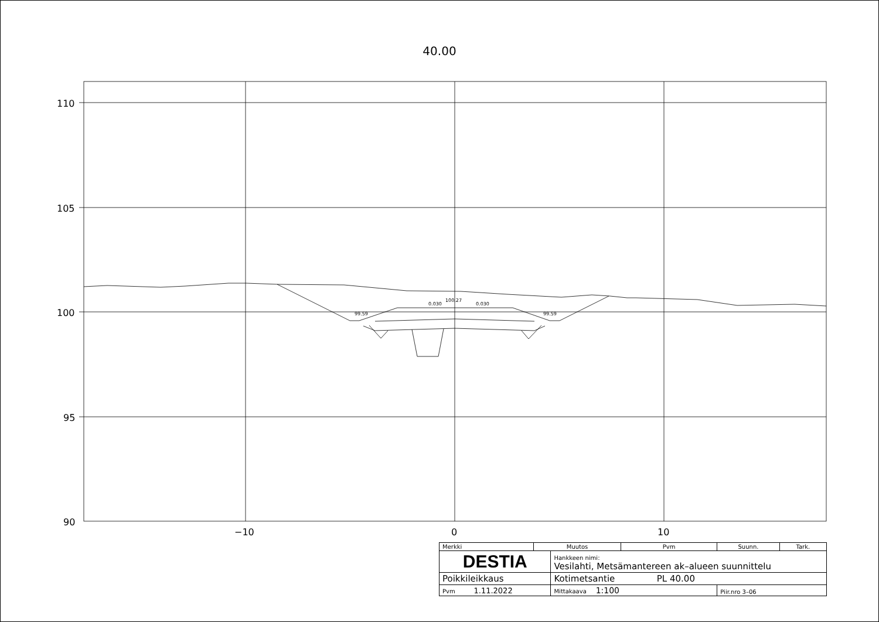40.00
100.27
0.030
0.030
99.59
99.59
110
105
100
95
90
−10
0
10
| Merkki | Muutos | | Pvm | Suunn. | Tark. |
| DESTIA | | Hankkeen nimi: Vesilahti, Metsämantereen ak–alueen suunnittelu | | | |
| Poikkileikkaus | | Kotimetsantie PL 40.00 | | | |
| Pvm 1.11.2022 | | Mittakaava 1:100 | | Piir.nro 3–06 | |